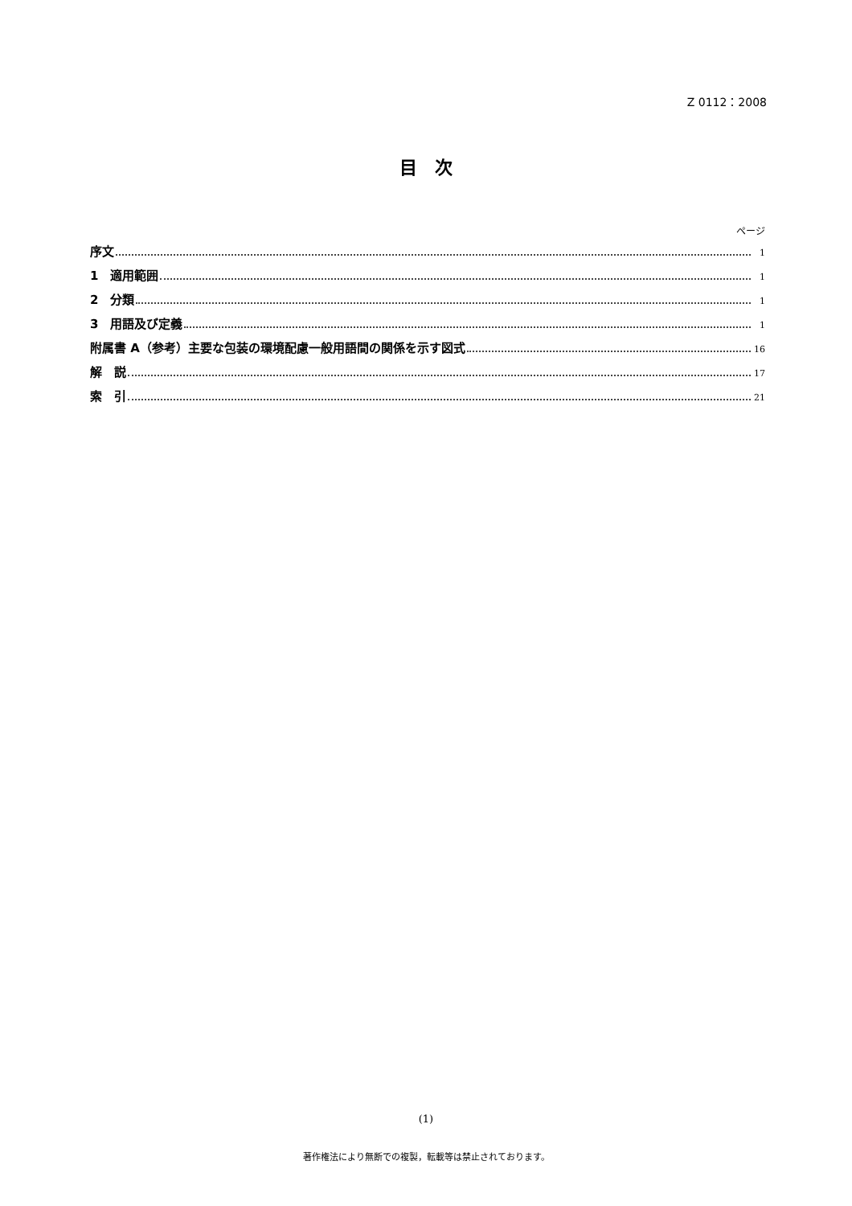Z 0112：2008
目　次
ページ
序文 1
1　適用範囲 1
2　分類 1
3　用語及び定義 1
附属書 A（参考）主要な包装の環境配慮一般用語間の関係を示す図式 16
解　説 17
索　引 21
(1)
著作権法により無断での複製，転載等は禁止されております。